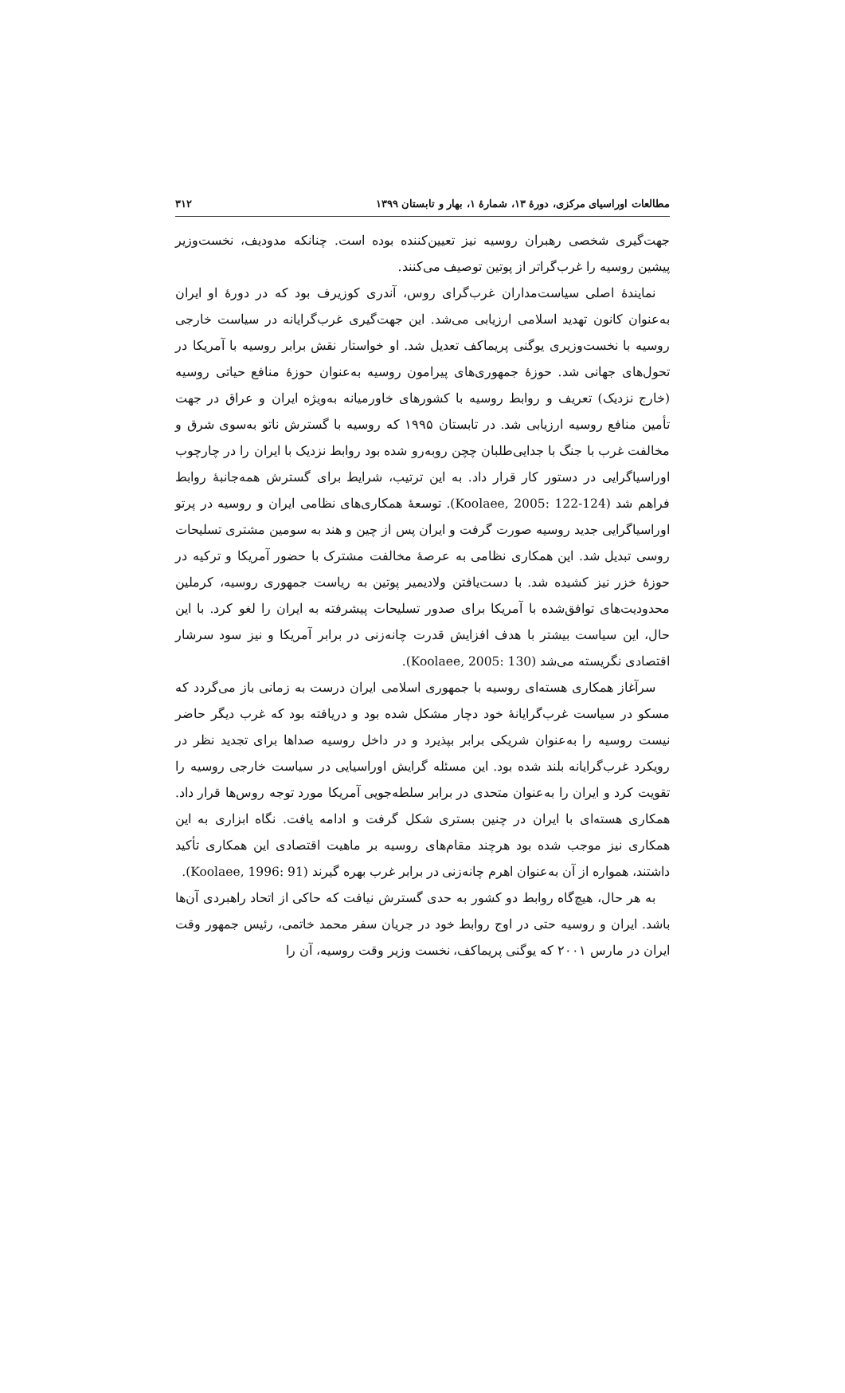مطالعات اوراسیای مرکزی، دورهٔ ۱۳، شمارهٔ ۱، بهار و تابستان ۱۳۹۹ ۳۱۲
جهت‌گیری شخصی رهبران روسیه نیز تعیین‌کننده بوده است. چنانکه مدودیف، نخست‌وزیر پیشین روسیه را غرب‌گراتر از پوتین توصیف می‌کنند.
نمایندهٔ اصلی سیاست‌مداران غرب‌گرای روس، آندری کوزیرف بود که در دورهٔ او ایران به‌عنوان کانون تهدید اسلامی ارزیابی می‌شد. این جهت‌گیری غرب‌گرایانه در سیاست خارجی روسیه با نخست‌وزیری یوگنی پریماکف تعدیل شد. او خواستار نقش برابر روسیه با آمریکا در تحول‌های جهانی شد. حوزهٔ جمهوری‌های پیرامون روسیه به‌عنوان حوزهٔ منافع حیاتی روسیه (خارج نزدیک) تعریف و روابط روسیه با کشورهای خاورمیانه به‌ویژه ایران و عراق در جهت تأمین منافع روسیه ارزیابی شد. در تابستان ۱۹۹۵ که روسیه با گسترش ناتو به‌سوی شرق و مخالفت غرب با جنگ با جدایی‌طلبان چچن روبه‌رو شده بود روابط نزدیک با ایران را در چارچوب اوراسیاگرایی در دستور کار قرار داد. به این ترتیب، شرایط برای گسترش همه‌جانبهٔ روابط فراهم شد (Koolaee, 2005: 122-124). توسعهٔ همکاری‌های نظامی ایران و روسیه در پرتو اوراسیاگرایی جدید روسیه صورت گرفت و ایران پس از چین و هند به سومین مشتری تسلیحات روسی تبدیل شد. این همکاری نظامی به عرصهٔ مخالفت مشترک با حضور آمریکا و ترکیه در حوزهٔ خزر نیز کشیده شد. با دست‌یافتن ولادیمیر پوتین به ریاست جمهوری روسیه، کرملین محدودیت‌های توافق‌شده با آمریکا برای صدور تسلیحات پیشرفته به ایران را لغو کرد. با این حال، این سیاست بیشتر با هدف افزایش قدرت چانه‌زنی در برابر آمریکا و نیز سود سرشار اقتصادی نگریسته می‌شد (Koolaee, 2005: 130).
سرآغاز همکاری هسته‌ای روسیه با جمهوری اسلامی ایران درست به زمانی باز می‌گردد که مسکو در سیاست غرب‌گرایانهٔ خود دچار مشکل شده بود و دریافته بود که غرب دیگر حاضر نیست روسیه را به‌عنوان شریکی برابر بپذیرد و در داخل روسیه صداها برای تجدید نظر در رویکرد غرب‌گرایانه بلند شده بود. این مسئله گرایش اوراسیایی در سیاست خارجی روسیه را تقویت کرد و ایران را به‌عنوان متحدی در برابر سلطه‌جویی آمریکا مورد توجه روس‌ها قرار داد. همکاری هسته‌ای با ایران در چنین بستری شکل گرفت و ادامه یافت. نگاه ابزاری به این همکاری نیز موجب شده بود هرچند مقام‌های روسیه بر ماهیت اقتصادی این همکاری تأکید داشتند، همواره از آن به‌عنوان اهرم چانه‌زنی در برابر غرب بهره گیرند (Koolaee, 1996: 91).
به هر حال، هیچ‌گاه روابط دو کشور به حدی گسترش نیافت که حاکی از اتحاد راهبردی آن‌ها باشد. ایران و روسیه حتی در اوج روابط خود در جریان سفر محمد خاتمی، رئیس جمهور وقت ایران در مارس ۲۰۰۱ که یوگنی پریماکف، نخست وزیر وقت روسیه، آن را